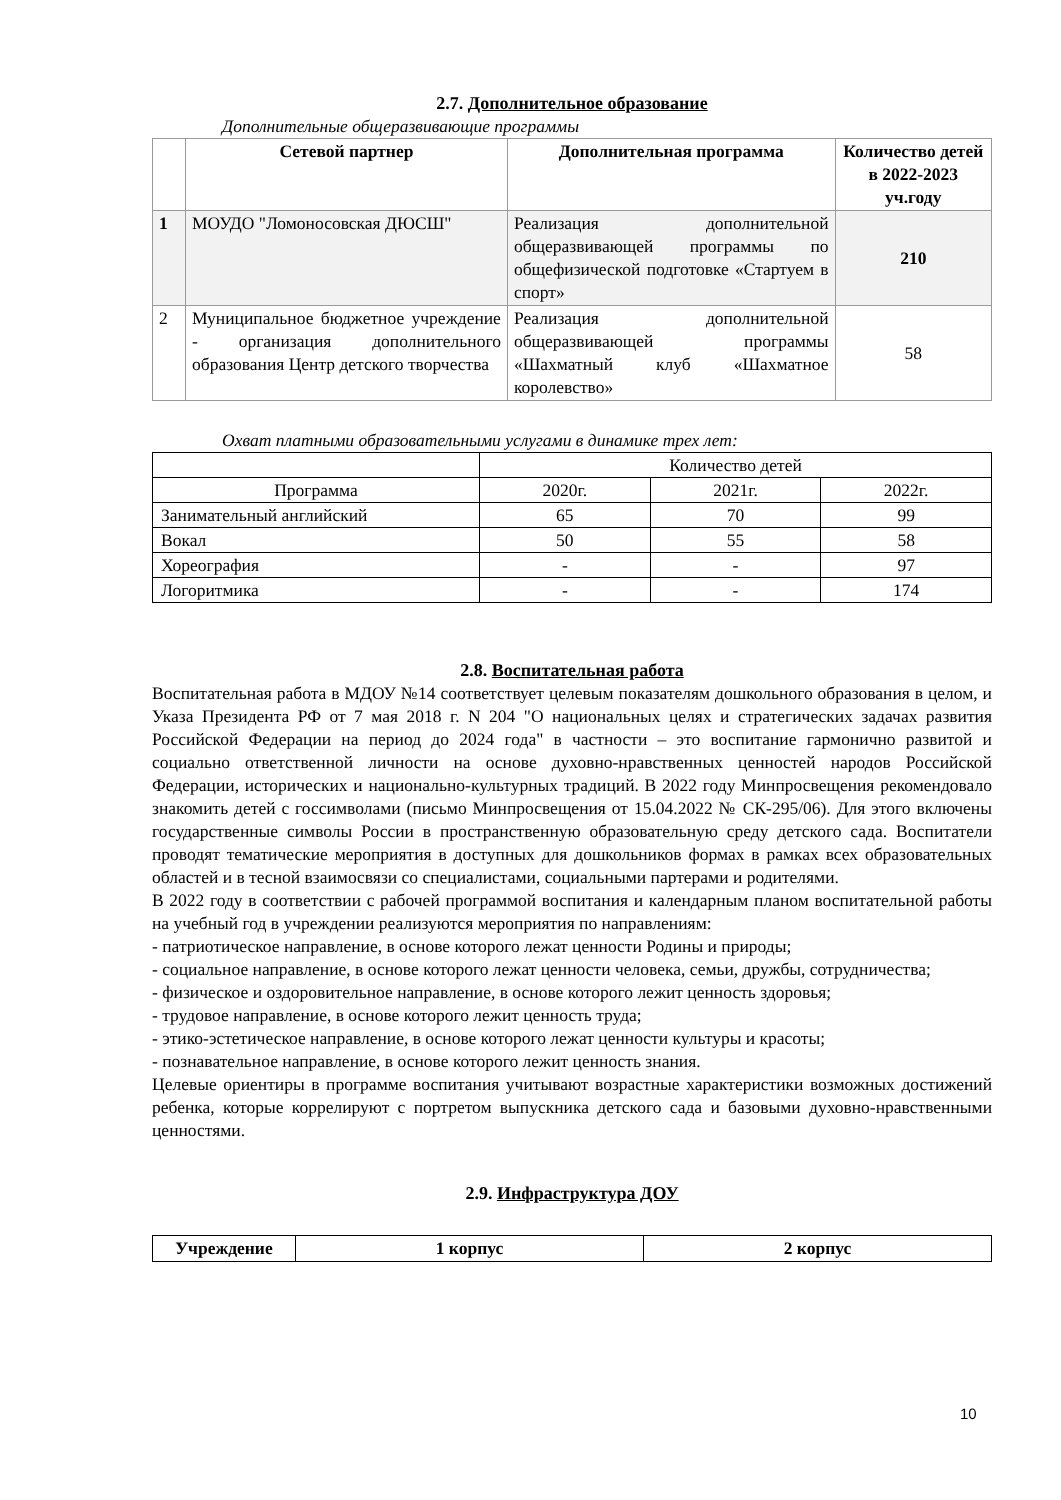2.7. Дополнительное образование
Дополнительные общеразвивающие программы
| | Сетевой партнер | Дополнительная программа | Количество детей в 2022-2023 уч.году |
| --- | --- | --- | --- |
| 1 | МОУДО "Ломоносовская ДЮСШ" | Реализация дополнительной общеразвивающей программы по общефизической подготовке «Стартуем в спорт» | 210 |
| 2 | Муниципальное бюджетное учреждение - организация дополнительного образования Центр детского творчества | Реализация дополнительной общеразвивающей программы «Шахматный клуб «Шахматное королевство» | 58 |
Охват платными образовательными услугами в динамике трех лет:
| | Количество детей | | |
| Программа | 2020г. | 2021г. | 2022г. |
| Занимательный английский | 65 | 70 | 99 |
| Вокал | 50 | 55 | 58 |
| Хореография | - | - | 97 |
| Логоритмика | - | - | 174 |
2.8. Воспитательная работа
Воспитательная работа в МДОУ №14 соответствует целевым показателям дошкольного образования в целом, и Указа Президента РФ от 7 мая 2018 г. N 204 "О национальных целях и стратегических задачах развития Российской Федерации на период до 2024 года" в частности – это воспитание гармонично развитой и социально ответственной личности на основе духовно-нравственных ценностей народов Российской Федерации, исторических и национально-культурных традиций. В 2022 году Минпросвещения рекомендовало знакомить детей с госсимволами (письмо Минпросвещения от 15.04.2022 № СК-295/06). Для этого включены государственные символы России в пространственную образовательную среду детского сада. Воспитатели проводят тематические мероприятия в доступных для дошкольников формах в рамках всех образовательных областей и в тесной взаимосвязи со специалистами, социальными партерами и родителями.
В 2022 году в соответствии с рабочей программой воспитания и календарным планом воспитательной работы на учебный год в учреждении реализуются мероприятия по направлениям:
- патриотическое направление, в основе которого лежат ценности Родины и природы;
- социальное направление, в основе которого лежат ценности человека, семьи, дружбы, сотрудничества;
- физическое и оздоровительное направление, в основе которого лежит ценность здоровья;
- трудовое направление, в основе которого лежит ценность труда;
- этико-эстетическое направление, в основе которого лежат ценности культуры и красоты;
- познавательное направление, в основе которого лежит ценность знания.
Целевые ориентиры в программе воспитания учитывают возрастные характеристики возможных достижений ребенка, которые коррелируют с портретом выпускника детского сада и базовыми духовно-нравственными ценностями.
2.9. Инфраструктура ДОУ
| Учреждение | 1 корпус | 2 корпус |
| --- | --- | --- |
10